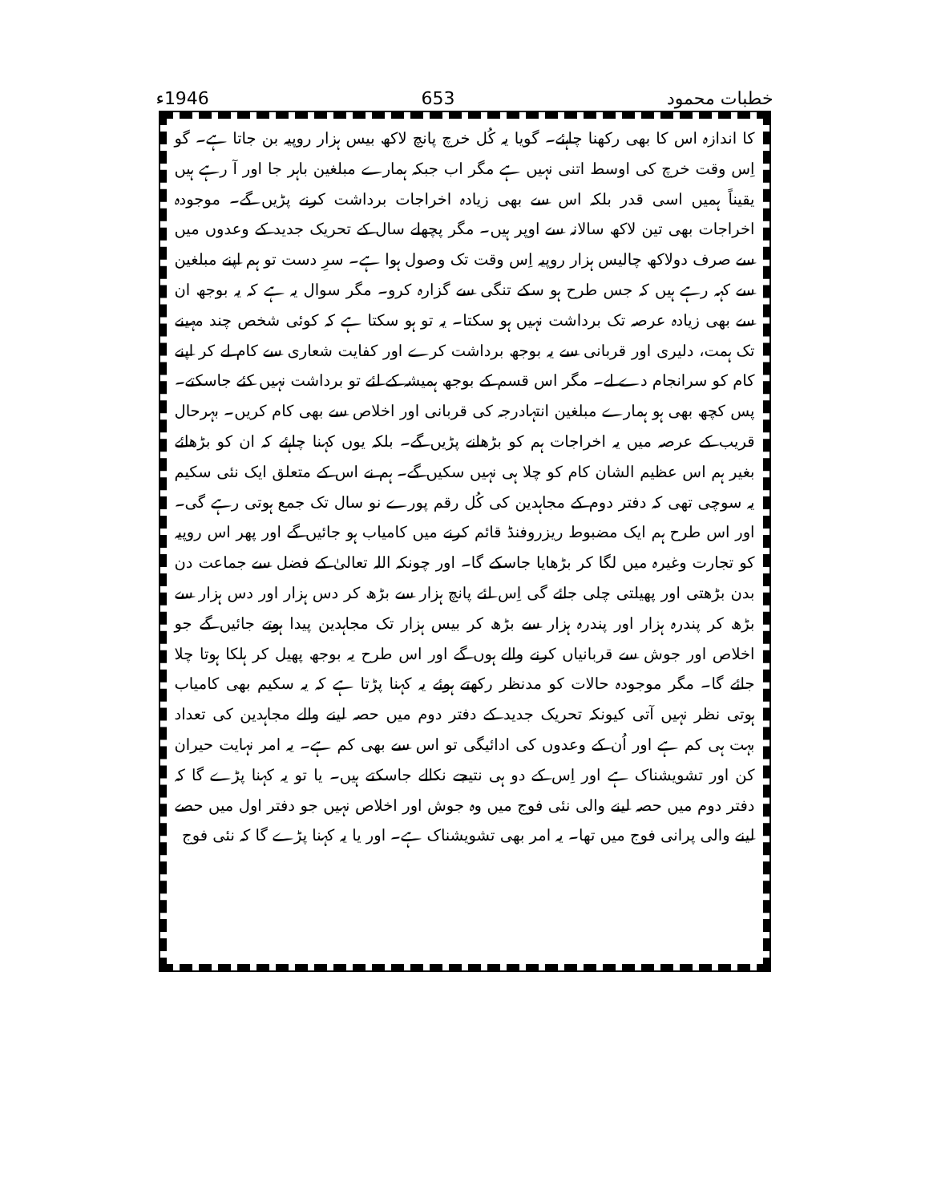خطبات محمود 653 1946ء
کا اندازہ اس کا بھی رکھنا چاہئے۔ گویا یہ کُل خرچ پانچ لاکھ بیس ہزار روپیہ بن جاتا ہے۔ گو اِس وقت خرچ کی اوسط اتنی نہیں ہے مگر اب جبکہ ہمارے مبلغین باہر جا اور آ رہے ہیں یقیناً ہمیں اسی قدر بلکہ اس سے بھی زیادہ اخراجات برداشت کرنے پڑیں گے۔ موجودہ اخراجات بھی تین لاکھ سالانہ سے اوپر ہیں۔ مگر پچھلے سال کے تحریک جدید کے وعدوں میں سے صرف دولاکھ چالیس ہزار روپیہ اِس وقت تک وصول ہوا ہے۔ سرِ دست تو ہم اپنے مبلغین سے کہہ رہے ہیں کہ جس طرح ہو سکے تنگی سے گزارہ کرو۔ مگر سوال یہ ہے کہ یہ بوجھ ان سے بھی زیادہ عرصہ تک برداشت نہیں ہو سکتا۔ یہ تو ہو سکتا ہے کہ کوئی شخص چند مہینے تک ہمت، دلیری اور قربانی سے یہ بوجھ برداشت کرے اور کفایت شعاری سے کام لے کر اپنے کام کو سرانجام دے لے۔ مگر اس قسم کے بوجھ ہمیشہ کے لئے تو برداشت نہیں کئے جاسکتے۔ پس کچھ بھی ہو ہمارے مبلغین انتہادرجہ کی قربانی اور اخلاص سے بھی کام کریں۔ بہرحال قریب کے عرصہ میں یہ اخراجات ہم کو بڑھانے پڑیں گے۔ بلکہ یوں کہنا چاہئے کہ ان کو بڑھائے بغیر ہم اس عظیم الشان کام کو چلا ہی نہیں سکیں گے۔ ہم نے اس کے متعلق ایک نئی سکیم یہ سوچی تھی کہ دفتر دوم کے مجاہدین کی کُل رقم پورے نو سال تک جمع ہوتی رہے گی۔ اور اس طرح ہم ایک مضبوط ریزروفنڈ قائم کرنے میں کامیاب ہو جائیں گے اور پھر اس روپیہ کو تجارت وغیرہ میں لگا کر بڑھایا جاسکے گا۔ اور چونکہ اللہ تعالیٰ کے فضل سے جماعت دن بدن بڑھتی اور پھیلتی چلی جائے گی اِس لئے پانچ ہزار سے بڑھ کر دس ہزار اور دس ہزار سے بڑھ کر پندرہ ہزار اور پندرہ ہزار سے بڑھ کر بیس ہزار تک مجاہدین پیدا ہوتے جائیں گے جو اخلاص اور جوش سے قربانیاں کرنے والے ہوں گے اور اس طرح یہ بوجھ پھیل کر ہلکا ہوتا چلا جائے گا۔ مگر موجودہ حالات کو مدنظر رکھتے ہوئے یہ کہنا پڑتا ہے کہ یہ سکیم بھی کامیاب ہوتی نظر نہیں آتی کیونکہ تحریک جدید کے دفتر دوم میں حصہ لینے والے مجاہدین کی تعداد بہت ہی کم ہے اور اُن کے وعدوں کی ادائیگی تو اس سے بھی کم ہے۔ یہ امر نہایت حیران کن اور تشویشناک ہے اور اِس کے دو ہی نتیجے نکالے جاسکتے ہیں۔ یا تو یہ کہنا پڑے گا کہ دفتر دوم میں حصہ لینے والی نئی فوج میں وہ جوش اور اخلاص نہیں جو دفتر اول میں حصے لینے والی پرانی فوج میں تھا۔ یہ امر بھی تشویشناک ہے۔ اور یا یہ کہنا پڑے گا کہ نئی فوج